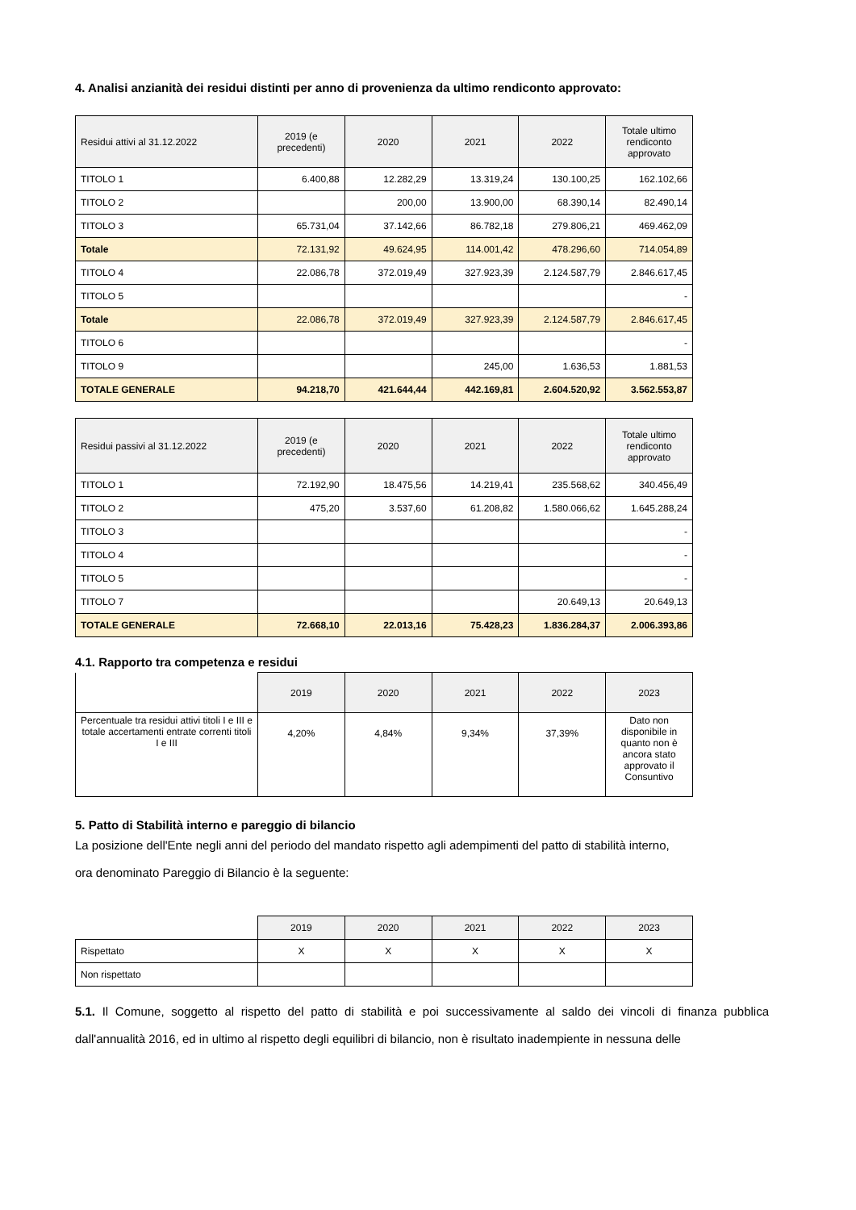4. Analisi anzianità dei residui distinti per anno di provenienza da ultimo rendiconto approvato:
| Residui attivi al 31.12.2022 | 2019 (e precedenti) | 2020 | 2021 | 2022 | Totale ultimo rendiconto approvato |
| --- | --- | --- | --- | --- | --- |
| TITOLO 1 | 6.400,88 | 12.282,29 | 13.319,24 | 130.100,25 | 162.102,66 |
| TITOLO 2 | | 200,00 | 13.900,00 | 68.390,14 | 82.490,14 |
| TITOLO 3 | 65.731,04 | 37.142,66 | 86.782,18 | 279.806,21 | 469.462,09 |
| Totale | 72.131,92 | 49.624,95 | 114.001,42 | 478.296,60 | 714.054,89 |
| TITOLO 4 | 22.086,78 | 372.019,49 | 327.923,39 | 2.124.587,79 | 2.846.617,45 |
| TITOLO 5 | | | | | - |
| Totale | 22.086,78 | 372.019,49 | 327.923,39 | 2.124.587,79 | 2.846.617,45 |
| TITOLO 6 | | | | | - |
| TITOLO 9 | | | 245,00 | 1.636,53 | 1.881,53 |
| TOTALE GENERALE | 94.218,70 | 421.644,44 | 442.169,81 | 2.604.520,92 | 3.562.553,87 |
| Residui passivi al 31.12.2022 | 2019 (e precedenti) | 2020 | 2021 | 2022 | Totale ultimo rendiconto approvato |
| --- | --- | --- | --- | --- | --- |
| TITOLO 1 | 72.192,90 | 18.475,56 | 14.219,41 | 235.568,62 | 340.456,49 |
| TITOLO 2 | 475,20 | 3.537,60 | 61.208,82 | 1.580.066,62 | 1.645.288,24 |
| TITOLO 3 | | | | | - |
| TITOLO 4 | | | | | - |
| TITOLO 5 | | | | | - |
| TITOLO 7 | | | | 20.649,13 | 20.649,13 |
| TOTALE GENERALE | 72.668,10 | 22.013,16 | 75.428,23 | 1.836.284,37 | 2.006.393,86 |
4.1. Rapporto tra competenza e residui
| | 2019 | 2020 | 2021 | 2022 | 2023 |
| Percentuale tra residui attivi titoli I e III e totale accertamenti entrate correnti titoli I e III | 4,20% | 4,84% | 9,34% | 37,39% | Dato non disponibile in quanto non è ancora stato approvato il Consuntivo |
5. Patto di Stabilità interno e pareggio di bilancio
La posizione dell'Ente negli anni del periodo del mandato rispetto agli adempimenti del patto di stabilità interno,
ora denominato Pareggio di Bilancio è la seguente:
| | 2019 | 2020 | 2021 | 2022 | 2023 |
| Rispettato | X | X | X | X | X |
| Non rispettato | | | | | |
5.1. Il Comune, soggetto al rispetto del patto di stabilità e poi successivamente al saldo dei vincoli di finanza pubblica dall'annualità 2016, ed in ultimo al rispetto degli equilibri di bilancio, non è risultato inadempiente in nessuna delle